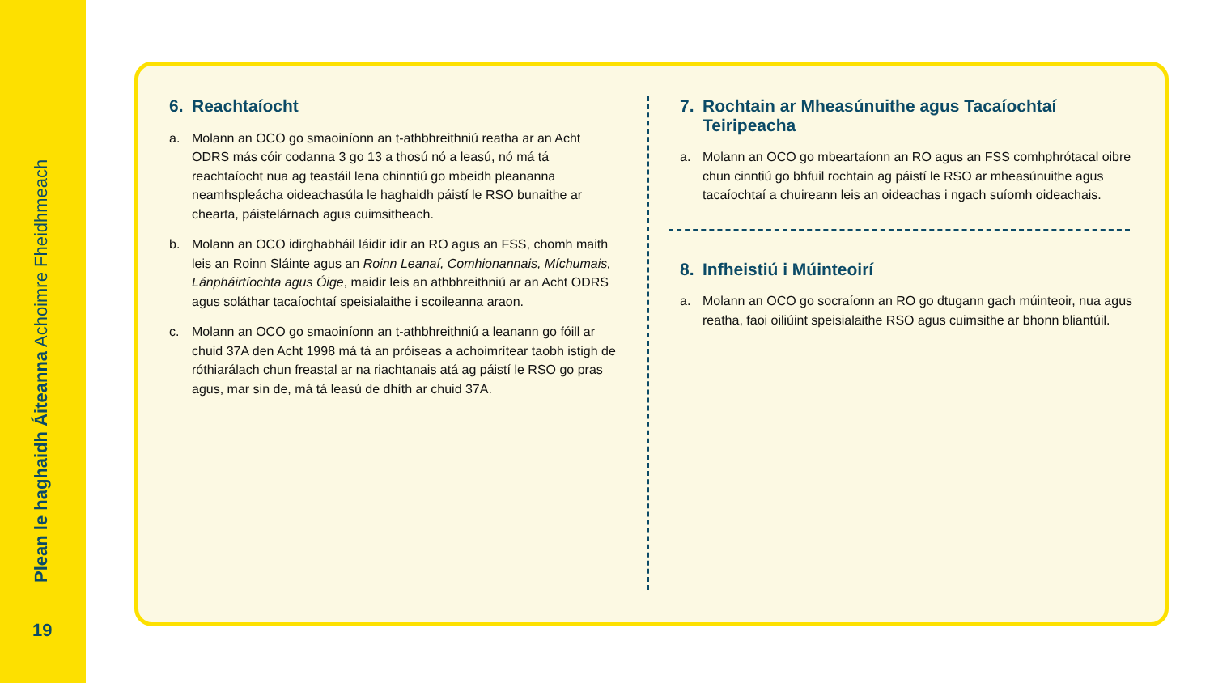Plean le haghaidh Áiteanna Achoimre Fheidhmeach
19
6. Reachtaíocht
a. Molann an OCO go smaoiníonn an t-athbhreithniú reatha ar an Acht ODRS más cóir codanna 3 go 13 a thosú nó a leasú, nó má tá reachtaíocht nua ag teastáil lena chinntiú go mbeidh pleananna neamhspleácha oideachasúla le haghaidh páistí le RSO bunaithe ar chearta, páistelárnach agus cuimsitheach.
b. Molann an OCO idirghabháil láidir idir an RO agus an FSS, chomh maith leis an Roinn Sláinte agus an Roinn Leanaí, Comhionannais, Míchumais, Lánpháirtíochta agus Óige, maidir leis an athbhreithniú ar an Acht ODRS agus soláthar tacaíochtaí speisialaithe i scoileanna araon.
c. Molann an OCO go smaoiníonn an t-athbhreithniú a leanann go fóill ar chuid 37A den Acht 1998 má tá an próiseas a achoimrítear taobh istigh de róthiarálach chun freastal ar na riachtanais atá ag páistí le RSO go pras agus, mar sin de, má tá leasú de dhíth ar chuid 37A.
7. Rochtain ar Mheasúnuithe agus Tacaíochtaí Teiripeacha
a. Molann an OCO go mbeartaíonn an RO agus an FSS comhphrótacal oibre chun cinntiú go bhfuil rochtain ag páistí le RSO ar mheasúnuithe agus tacaíochtaí a chuireann leis an oideachas i ngach suíomh oideachais.
8. Infheistiú i Múinteoirí
a. Molann an OCO go socraíonn an RO go dtugann gach múinteoir, nua agus reatha, faoi oiliúint speisialaithe RSO agus cuimsithe ar bhonn bliantúil.